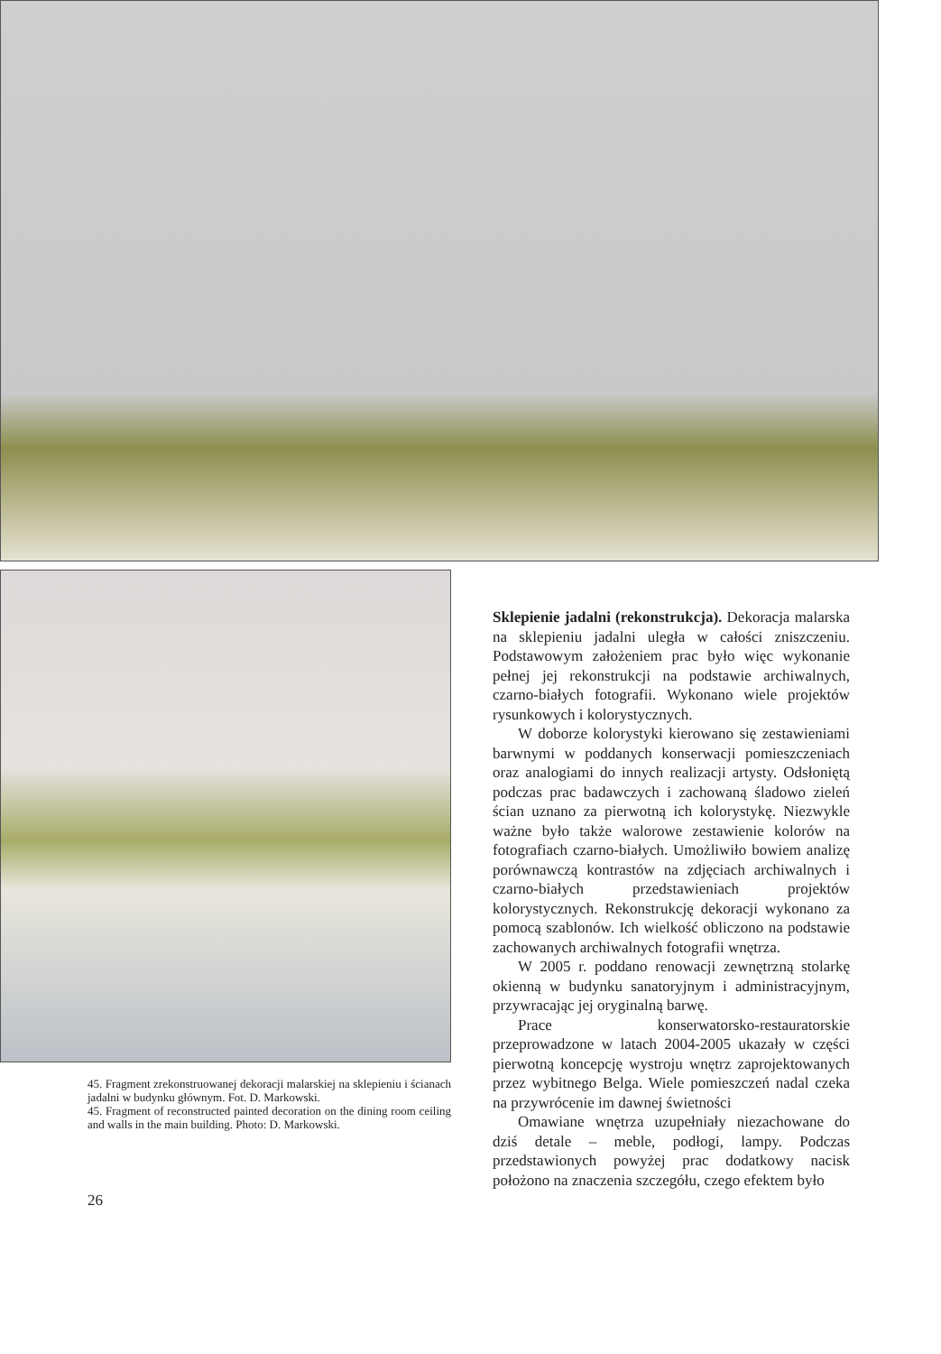45. Fragment zrekonstruowanej dekoracji malarskiej na sklepieniu i ścianach jadalni w budynku głównym. Fot. D. Markowski.
45. Fragment of reconstructed painted decoration on the dining room ceiling and walls in the main building. Photo: D. Markowski.
Sklepienie jadalni (rekonstrukcja). Dekoracja malarska na sklepieniu jadalni uległa w całości zniszczeniu. Podstawowym założeniem prac było więc wykonanie pełnej jej rekonstrukcji na podstawie archiwalnych, czarno-białych fotografii. Wykonano wiele projektów rysunkowych i kolorystycznych.
W doborze kolorystyki kierowano się zestawieniami barwnymi w poddanych konserwacji pomieszczeniach oraz analogiami do innych realizacji artysty. Odsłoniętą podczas prac badawczych i zachowaną śladowo zieleń ścian uznano za pierwotną ich kolorystykę. Niezwykle ważne było także walorowe zestawienie kolorów na fotografiach czarno-białych. Umożliwiło bowiem analizę porównawczą kontrastów na zdjęciach archiwalnych i czarno-białych przedstawieniach projektów kolorystycznych. Rekonstrukcję dekoracji wykonano za pomocą szablonów. Ich wielkość obliczono na podstawie zachowanych archiwalnych fotografii wnętrza.
W 2005 r. poddano renowacji zewnętrzną stolarkę okienną w budynku sanatoryjnym i administracyjnym, przywracając jej oryginalną barwę.
Prace konserwatorsko-restauratorskie przeprowadzone w latach 2004-2005 ukazały w części pierwotną koncepcję wystroju wnętrz zaprojektowanych przez wybitnego Belga. Wiele pomieszczeń nadal czeka na przywrócenie im dawnej świetności
Omawiane wnętrza uzupełniały niezachowane do dziś detale – meble, podłogi, lampy. Podczas przedstawionych powyżej prac dodatkowy nacisk położono na znaczenia szczegółu, czego efektem było
26